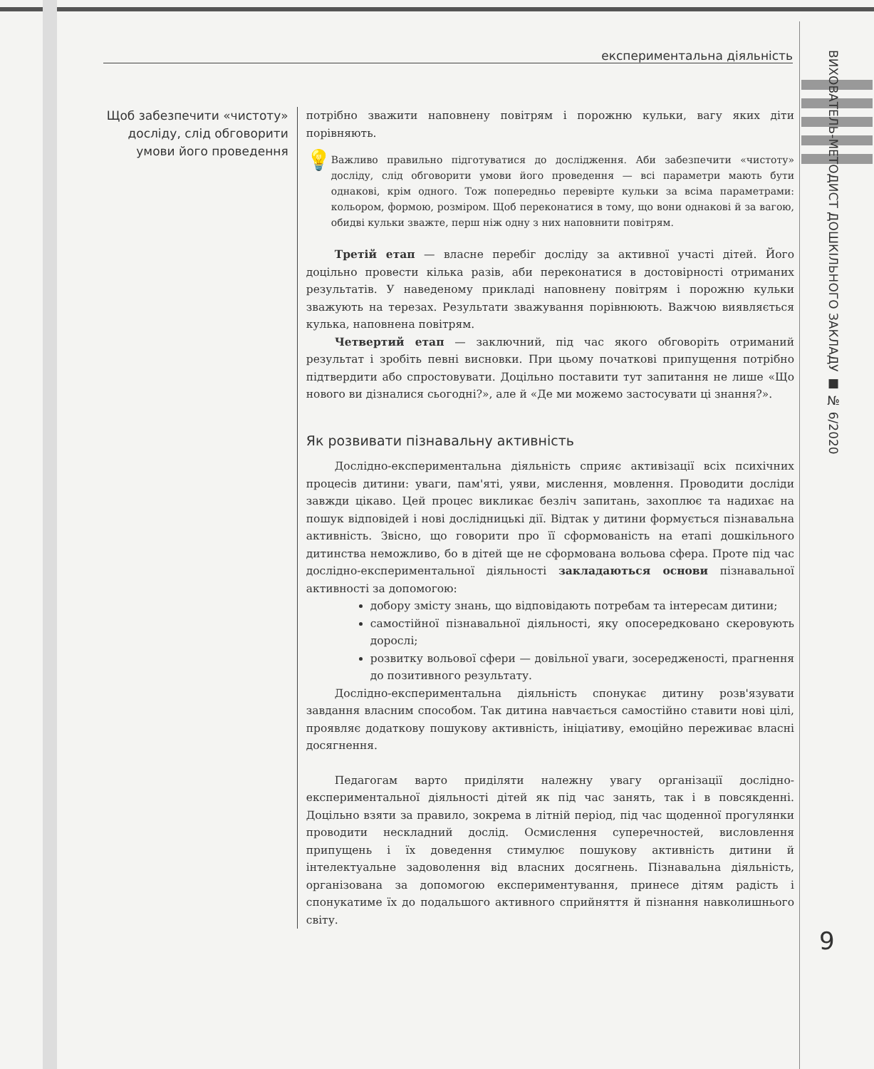експериментальна діяльність
ВИХОВАТЕЛЬ-МЕТОДИСТ ДОШКІЛЬНОГО ЗАКЛАДУ ■ № 6/2020
Щоб забезпечити «чистоту» досліду, слід обговорити умови його проведення
потрібно зважити наповнену повітрям і порожню кульки, вагу яких діти порівняють.
💡
Важливо правильно підготуватися до дослідження. Аби забезпечити «чистоту» досліду, слід обговорити умови його проведення — всі параметри мають бути однакові, крім одного. Тож попередньо перевірте кульки за всіма параметрами: кольором, формою, розміром. Щоб переконатися в тому, що вони однакові й за вагою, обидві кульки зважте, перш ніж одну з них наповнити повітрям.
Третій етап — власне перебіг досліду за активної участі дітей. Його доцільно провести кілька разів, аби переконатися в достовірності отриманих результатів. У наведеному прикладі наповнену повітрям і порожню кульки зважують на терезах. Результати зважування порівнюють. Важчою виявляється кулька, наповнена повітрям.
Четвертий етап — заключний, під час якого обговоріть отриманий результат і зробіть певні висновки. При цьому початкові припущення потрібно підтвердити або спростовувати. Доцільно поставити тут запитання не лише «Що нового ви дізналися сьогодні?», але й «Де ми можемо застосувати ці знання?».
Як розвивати пізнавальну активність
Дослідно-експериментальна діяльність сприяє активізації всіх психічних процесів дитини: уваги, пам'яті, уяви, мислення, мовлення. Проводити досліди завжди цікаво. Цей процес викликає безліч запитань, захоплює та надихає на пошук відповідей і нові дослідницькі дії. Відтак у дитини формується пізнавальна активність. Звісно, що говорити про її сформованість на етапі дошкільного дитинства неможливо, бо в дітей ще не сформована вольова сфера. Проте під час дослідно-експериментальної діяльності закладаються основи пізнавальної активності за допомогою:
добору змісту знань, що відповідають потребам та інтересам дитини;
самостійної пізнавальної діяльності, яку опосередковано скеровують дорослі;
розвитку вольової сфери — довільної уваги, зосередженості, прагнення до позитивного результату.
Дослідно-експериментальна діяльність спонукає дитину розв'язувати завдання власним способом. Так дитина навчається самостійно ставити нові цілі, проявляє додаткову пошукову активність, ініціативу, емоційно переживає власні досягнення.
Педагогам варто приділяти належну увагу організації дослідно-експериментальної діяльності дітей як під час занять, так і в повсякденні. Доцільно взяти за правило, зокрема в літній період, під час щоденної прогулянки проводити нескладний дослід. Осмислення суперечностей, висловлення припущень і їх доведення стимулює пошукову активність дитини й інтелектуальне задоволення від власних досягнень. Пізнавальна діяльність, організована за допомогою експериментування, принесе дітям радість і спонукатиме їх до подальшого активного сприйняття й пізнання навколишнього світу.
9